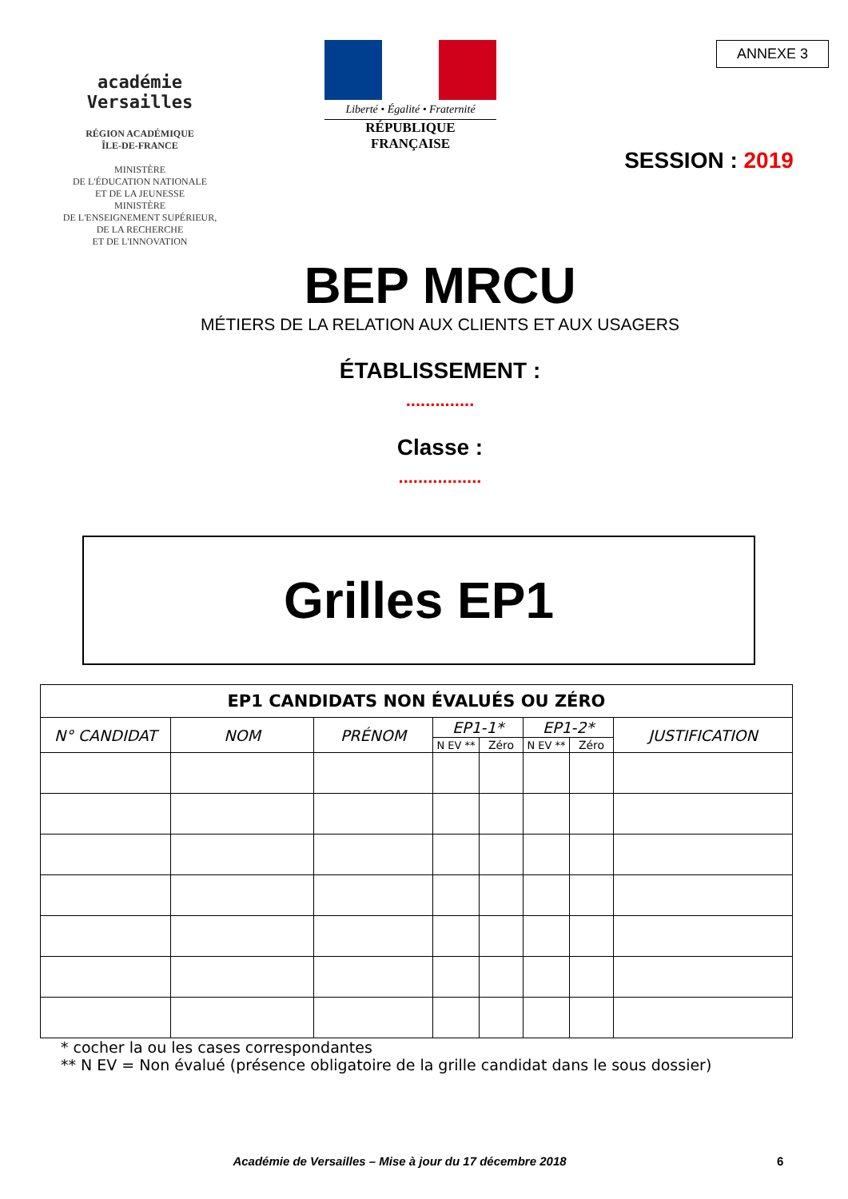académie
Versailles
RÉGION ACADÉMIQUE
ÎLE-DE-FRANCE
MINISTÈRE
DE L'ÉDUCATION NATIONALE
ET DE LA JEUNESSE
MINISTÈRE
DE L'ENSEIGNEMENT SUPÉRIEUR,
DE LA RECHERCHE
ET DE L'INNOVATION
Liberté • Égalité • Fraternité
RÉPUBLIQUE FRANÇAISE
ANNEXE 3
SESSION : 2019
BEP MRCU
MÉTIERS DE LA RELATION AUX CLIENTS ET AUX USAGERS
ÉTABLISSEMENT :
..............
Classe :
.................
Grilles EP1
| EP1 CANDIDATS NON ÉVALUÉS OU ZÉRO | | | | | | | |
| --- | --- | --- | --- | --- | --- | --- | --- |
| N° CANDIDAT | NOM | PRÉNOM | EP1-1* | | EP1-2* | | JUSTIFICATION |
| | | | N EV ** | Zéro | N EV ** | Zéro | |
* cocher la ou les cases correspondantes
** N EV = Non évalué (présence obligatoire de la grille candidat dans le sous dossier)
Académie de Versailles – Mise à jour du 17 décembre 2018 6